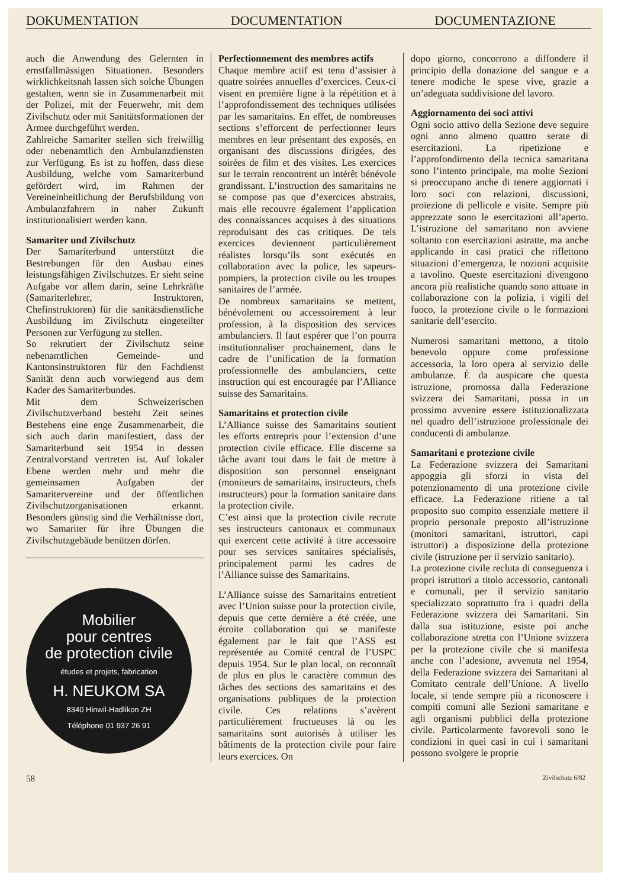DOKUMENTATION DOCUMENTATION DOCUMENTAZIONE
auch die Anwendung des Gelernten in ernstfallmässigen Situationen. Besonders wirklichkeitsnah lassen sich solche Übungen gestalten, wenn sie in Zusammenarbeit mit der Polizei, mit der Feuerwehr, mit dem Zivilschutz oder mit Sanitätsformationen der Armee durchgeführt werden.
Zahlreiche Samariter stellen sich freiwillig oder nebenamtlich den Ambulanzdiensten zur Verfügung. Es ist zu hoffen, dass diese Ausbildung, welche vom Samariterbund gefördert wird, im Rahmen der Vereineinheitlichung der Berufsbildung von Ambulanzfahrern in naher Zukunft institutionalisiert werden kann.
Samariter und Zivilschutz
Der Samariterbund unterstützt die Bestrebungen für den Ausbau eines leistungsfähigen Zivilschutzes. Er sieht seine Aufgabe vor allem darin, seine Lehrkräfte (Samariterlehrer, Instruktoren, Chefinstruktoren) für die sanitätsdienstliche Ausbildung im Zivilschutz eingeteilter Personen zur Verfügung zu stellen.
So rekrutiert der Zivilschutz seine nebenamtlichen Gemeinde- und Kantonsinstruktoren für den Fachdienst Sanität denn auch vorwiegend aus dem Kader des Samariterbundes.
Mit dem Schweizerischen Zivilschutzverband besteht Zeit seines Bestehens eine enge Zusammenarbeit, die sich auch darin manifestiert, dass der Samariterbund seit 1954 in dessen Zentralvorstand vertreten ist. Auf lokaler Ebene werden mehr und mehr die gemeinsamen Aufgaben der Samaritervereine und der öffentlichen Zivilschutzorganisationen erkannt. Besonders günstig sind die Verhältnisse dort, wo Samariter für ihre Übungen die Zivilschutzgebäude benützen dürfen.
Mobilier
pour centres
de protection civile
études et projets, fabrication
H. NEUKOM SA
8340 Hinwil-Hadlikon ZH
Téléphone 01 937 26 91
Perfectionnement des membres actifs
Chaque membre actif est tenu d’assister à quatre soirées annuelles d’exercices. Ceux-ci visent en première ligne à la répétition et à l’approfondissement des techniques utilisées par les samaritains. En effet, de nombreuses sections s’efforcent de perfectionner leurs membres en leur présentant des exposés, en organisant des discussions dirigées, des soirées de film et des visites. Les exercices sur le terrain rencontrent un intérêt bénévole grandissant. L’instruction des samaritains ne se compose pas que d’exercices abstraits, mais elle recouvre également l’application des connaissances acquises à des situations reproduisant des cas critiques. De tels exercices deviennent particulièrement réalistes lorsqu’ils sont exécutés en collaboration avec la police, les sapeurs-pompiers, la protection civile ou les troupes sanitaires de l’armée.
De nombreux samaritains se mettent, bénévolement ou accessoirement à leur profession, à la disposition des services ambulanciers. Il faut espérer que l’on pourra institutionnaliser prochainement, dans le cadre de l’unification de la formation professionnelle des ambulanciers, cette instruction qui est encouragée par l’Alliance suisse des Samaritains.
Samaritains et protection civile
L’Alliance suisse des Samaritains soutient les efforts entrepris pour l’extension d’une protection civile efficace. Elle discerne sa tâche avant tout dans le fait de mettre à disposition son personnel enseignant (moniteurs de samaritains, instructeurs, chefs instructeurs) pour la formation sanitaire dans la protection civile.
C’est ainsi que la protection civile recrute ses instructeurs cantonaux et communaux qui exercent cette activité à titre accessoire pour ses services sanitaires spécialisés, principalement parmi les cadres de l’Alliance suisse des Samaritains.
L’Alliance suisse des Samaritains entretient avec l’Union suisse pour la protection civile, depuis que cette dernière a été créée, une étroite collaboration qui se manifeste également par le fait que l’ASS est représentée au Comité central de l’USPC depuis 1954. Sur le plan local, on reconnaît de plus en plus le caractère commun des tâches des sections des samaritains et des organisations publiques de la protection civile. Ces relations s’avèrent particulièrement fructueuses là ou les samaritains sont autorisés à utiliser les bâtiments de la protection civile pour faire leurs exercices. On
dopo giorno, concorrono a diffondere il principio della donazione del sangue e a tenere modiche le spese vive, grazie a un’adeguata suddivisione del lavoro.
Aggiornamento dei soci attivi
Ogni socio attivo della Sezione deve seguire ogni anno almeno quattro serate di esercitazioni. La ripetizione e l’approfondimento della tecnica samaritana sono l’intento principale, ma molte Sezioni si preoccupano anche di tenere aggiornati i loro soci con relazioni, discussioni, proiezione di pellicole e visite. Sempre più apprezzate sono le esercitazioni all’aperto. L’istruzione del samaritano non avviene soltanto con esercitazioni astratte, ma anche applicando in casi pratici che riflettono situazioni d’emergenza, le nozioni acquisite a tavolino. Queste esercitazioni divengono ancora più realistiche quando sono attuate in collaborazione con la polizia, i vigili del fuoco, la protezione civile o le formazioni sanitarie dell’esercito.
Numerosi samaritani mettono, a titolo benevolo oppure come professione accessoria, la loro opera al servizio delle ambulanze. È da auspicare che questa istruzione, promossa dalla Federazione svizzera dei Samaritani, possa in un prossimo avvenire essere istituzionalizzata nel quadro dell’istruzione professionale dei conducenti di ambulanze.
Samaritani e protezione civile
La Federazione svizzera dei Samaritani appoggia gli sforzi in vista del potenzionamento di una protezione civile efficace. La Federazione ritiene a tal proposito suo compito essenziale mettere il proprio personale preposto all’istruzione (monitori samaritani, istruttori, capi istruttori) a disposizione della protezione civile (istruzione per il servizio sanitario).
La protezione civile recluta di conseguenza i propri istruttori a titolo accessorio, cantonali e comunali, per il servizio sanitario specializzato soprattutto fra i quadri della Federazione svizzera dei Samaritani. Sin dalla sua istituzione, esiste poi anche collaborazione stretta con l’Unione svizzera per la protezione civile che si manifesta anche con l’adesione, avvenuta nel 1954, della Federazione svizzera dei Samaritani al Comitato centrale dell’Unione. A livello locale, si tende sempre più a riconoscere i compiti comuni alle Sezioni samaritane e agli organismi pubblici della protezione civile. Particolarmente favorevoli sono le condizioni in quei casi in cui i samaritani possono svolgere le proprie
58 Zivilschutz 6/82